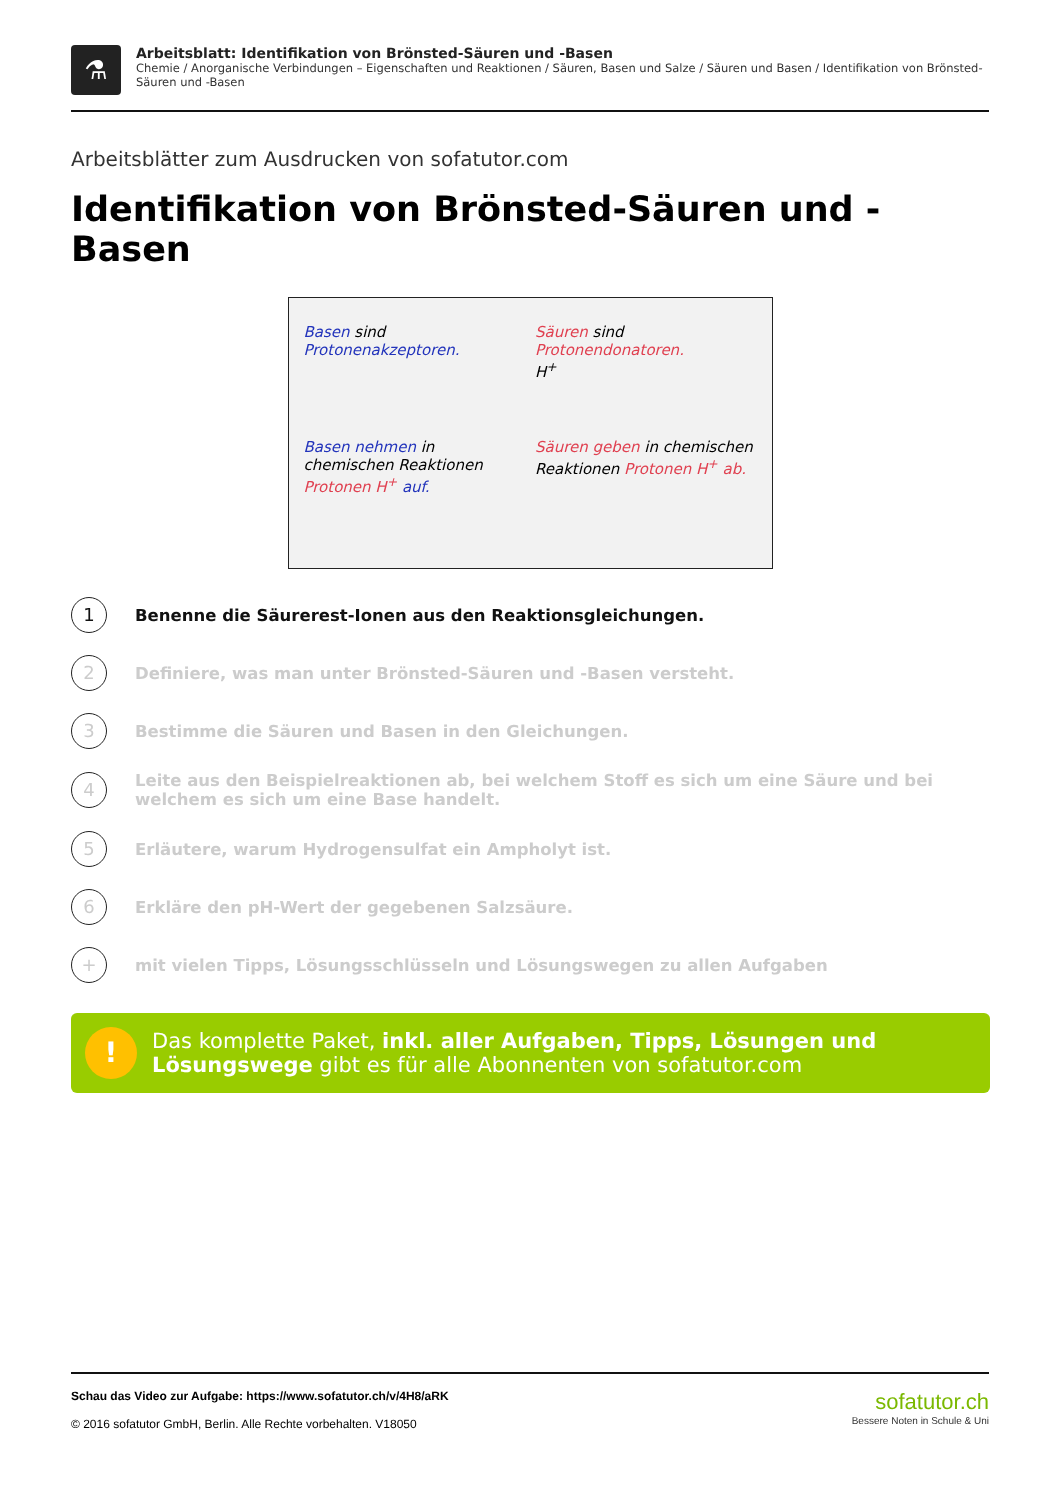⚗
Arbeitsblatt: Identifikation von Brönsted-Säuren und -Basen
Chemie / Anorganische Verbindungen – Eigenschaften und Reaktionen / Säuren, Basen und Salze / Säuren und Basen / Identifikation von Brönsted-Säuren und -Basen
Arbeitsblätter zum Ausdrucken von sofatutor.com
Identifikation von Brönsted-Säuren und -Basen
Basen sind Protonenakzeptoren.
Säuren sind Protonendonatoren.
H<sup>+</sup>
Basen nehmen in chemischen Reaktionen Protonen H<sup>+</sup> auf.
Säuren geben in chemischen Reaktionen Protonen H<sup>+</sup> ab.
1
Benenne die Säurerest-Ionen aus den Reaktionsgleichungen.
2
Definiere, was man unter Brönsted-Säuren und -Basen versteht.
3
Bestimme die Säuren und Basen in den Gleichungen.
4
Leite aus den Beispielreaktionen ab, bei welchem Stoff es sich um eine Säure und bei welchem es sich um eine Base handelt.
5
Erläutere, warum Hydrogensulfat ein Ampholyt ist.
6
Erkläre den pH-Wert der gegebenen Salzsäure.
+
mit vielen Tipps, Lösungsschlüsseln und Lösungswegen zu allen Aufgaben
!
Das komplette Paket, inkl. aller Aufgaben, Tipps, Lösungen und Lösungswege gibt es für alle Abonnenten von sofatutor.com
Schau das Video zur Aufgabe: https://www.sofatutor.ch/v/4H8/aRK
© 2016 sofatutor GmbH, Berlin. Alle Rechte vorbehalten. V18050
sofatutor.ch
Bessere Noten in Schule & Uni